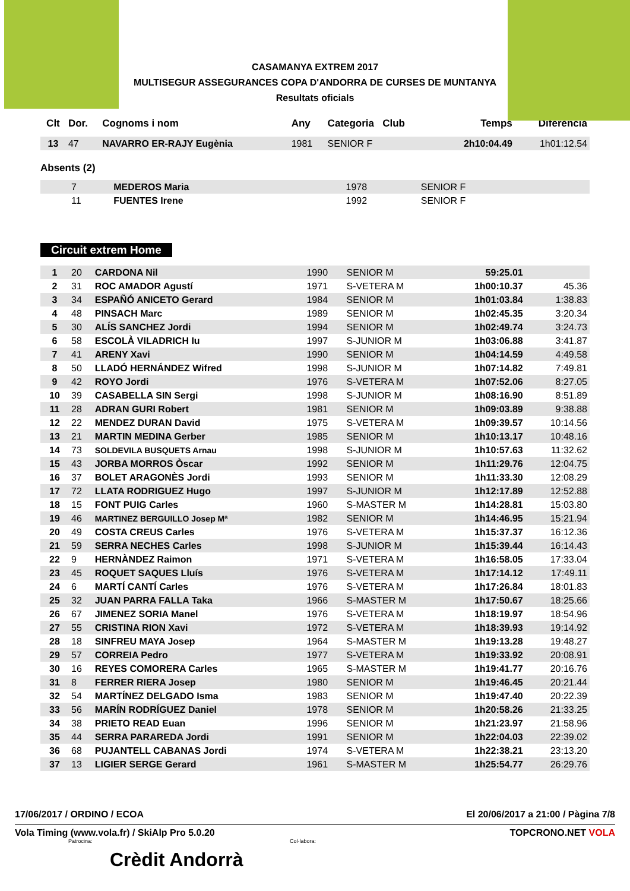CASAMANYA EXTREM 2017
MULTISEGUR ASSEGURANCES COPA D'ANDORRA DE CURSES DE MUNTANYA
Resultats oficials
| Clt | Dor. | Cognoms i nom | Any | Categoria Club | Temps | Diferència |
| --- | --- | --- | --- | --- | --- | --- |
| 13 | 47 | NAVARRO ER-RAJY Eugènia | 1981 | SENIOR F | 2h10:04.49 | 1h01:12.54 |
Absents (2)
| | 7 | MEDEROS Maria | 1978 | SENIOR F | | |
| | 11 | FUENTES Irene | 1992 | SENIOR F | | |
Circuit extrem Home
| 1 | 20 | CARDONA Nil | 1990 | SENIOR M | 59:25.01 | |
| 2 | 31 | ROC AMADOR Agustí | 1971 | S-VETERA M | 1h00:10.37 | 45.36 |
| 3 | 34 | ESPAÑÓ ANICETO Gerard | 1984 | SENIOR M | 1h01:03.84 | 1:38.83 |
| 4 | 48 | PINSACH Marc | 1989 | SENIOR M | 1h02:45.35 | 3:20.34 |
| 5 | 30 | ALÍS SANCHEZ Jordi | 1994 | SENIOR M | 1h02:49.74 | 3:24.73 |
| 6 | 58 | ESCOLÀ VILADRICH Iu | 1997 | S-JUNIOR M | 1h03:06.88 | 3:41.87 |
| 7 | 41 | ARENY Xavi | 1990 | SENIOR M | 1h04:14.59 | 4:49.58 |
| 8 | 50 | LLADÓ HERNÁNDEZ Wifred | 1998 | S-JUNIOR M | 1h07:14.82 | 7:49.81 |
| 9 | 42 | ROYO Jordi | 1976 | S-VETERA M | 1h07:52.06 | 8:27.05 |
| 10 | 39 | CASABELLA SIN Sergi | 1998 | S-JUNIOR M | 1h08:16.90 | 8:51.89 |
| 11 | 28 | ADRAN GURI Robert | 1981 | SENIOR M | 1h09:03.89 | 9:38.88 |
| 12 | 22 | MENDEZ DURAN David | 1975 | S-VETERA M | 1h09:39.57 | 10:14.56 |
| 13 | 21 | MARTIN MEDINA Gerber | 1985 | SENIOR M | 1h10:13.17 | 10:48.16 |
| 14 | 73 | SOLDEVILA BUSQUETS Arnau | 1998 | S-JUNIOR M | 1h10:57.63 | 11:32.62 |
| 15 | 43 | JORBA MORROS Òscar | 1992 | SENIOR M | 1h11:29.76 | 12:04.75 |
| 16 | 37 | BOLET ARAGONÈS Jordi | 1993 | SENIOR M | 1h11:33.30 | 12:08.29 |
| 17 | 72 | LLATA RODRIGUEZ Hugo | 1997 | S-JUNIOR M | 1h12:17.89 | 12:52.88 |
| 18 | 15 | FONT PUIG Carles | 1960 | S-MASTER M | 1h14:28.81 | 15:03.80 |
| 19 | 46 | MARTINEZ BERGUILLO Josep Mª | 1982 | SENIOR M | 1h14:46.95 | 15:21.94 |
| 20 | 49 | COSTA CREUS Carles | 1976 | S-VETERA M | 1h15:37.37 | 16:12.36 |
| 21 | 59 | SERRA NECHES Carles | 1998 | S-JUNIOR M | 1h15:39.44 | 16:14.43 |
| 22 | 9 | HERNÀNDEZ Raimon | 1971 | S-VETERA M | 1h16:58.05 | 17:33.04 |
| 23 | 45 | ROQUET SAQUES Lluís | 1976 | S-VETERA M | 1h17:14.12 | 17:49.11 |
| 24 | 6 | MARTÍ CANTÍ Carles | 1976 | S-VETERA M | 1h17:26.84 | 18:01.83 |
| 25 | 32 | JUAN PARRA FALLA Taka | 1966 | S-MASTER M | 1h17:50.67 | 18:25.66 |
| 26 | 67 | JIMENEZ SORIA Manel | 1976 | S-VETERA M | 1h18:19.97 | 18:54.96 |
| 27 | 55 | CRISTINA RION Xavi | 1972 | S-VETERA M | 1h18:39.93 | 19:14.92 |
| 28 | 18 | SINFREU MAYA Josep | 1964 | S-MASTER M | 1h19:13.28 | 19:48.27 |
| 29 | 57 | CORREIA Pedro | 1977 | S-VETERA M | 1h19:33.92 | 20:08.91 |
| 30 | 16 | REYES COMORERA Carles | 1965 | S-MASTER M | 1h19:41.77 | 20:16.76 |
| 31 | 8 | FERRER RIERA Josep | 1980 | SENIOR M | 1h19:46.45 | 20:21.44 |
| 32 | 54 | MARTÍNEZ DELGADO Isma | 1983 | SENIOR M | 1h19:47.40 | 20:22.39 |
| 33 | 56 | MARÍN RODRÍGUEZ Daniel | 1978 | SENIOR M | 1h20:58.26 | 21:33.25 |
| 34 | 38 | PRIETO READ Euan | 1996 | SENIOR M | 1h21:23.97 | 21:58.96 |
| 35 | 44 | SERRA PARAREDA Jordi | 1991 | SENIOR M | 1h22:04.03 | 22:39.02 |
| 36 | 68 | PUJANTELL CABANAS Jordi | 1974 | S-VETERA M | 1h22:38.21 | 23:13.20 |
| 37 | 13 | LIGIER SERGE Gerard | 1961 | S-MASTER M | 1h25:54.77 | 26:29.76 |
17/06/2017 / ORDINO / ECOA El 20/06/2017 a 21:00 / Pàgina 7/8
Vola Timing (www.vola.fr) / SkiAlp Pro 5.0.20 TOPCRONO.NET VOLA
Patrocina: Col·labora:
Crèdit Andorrà